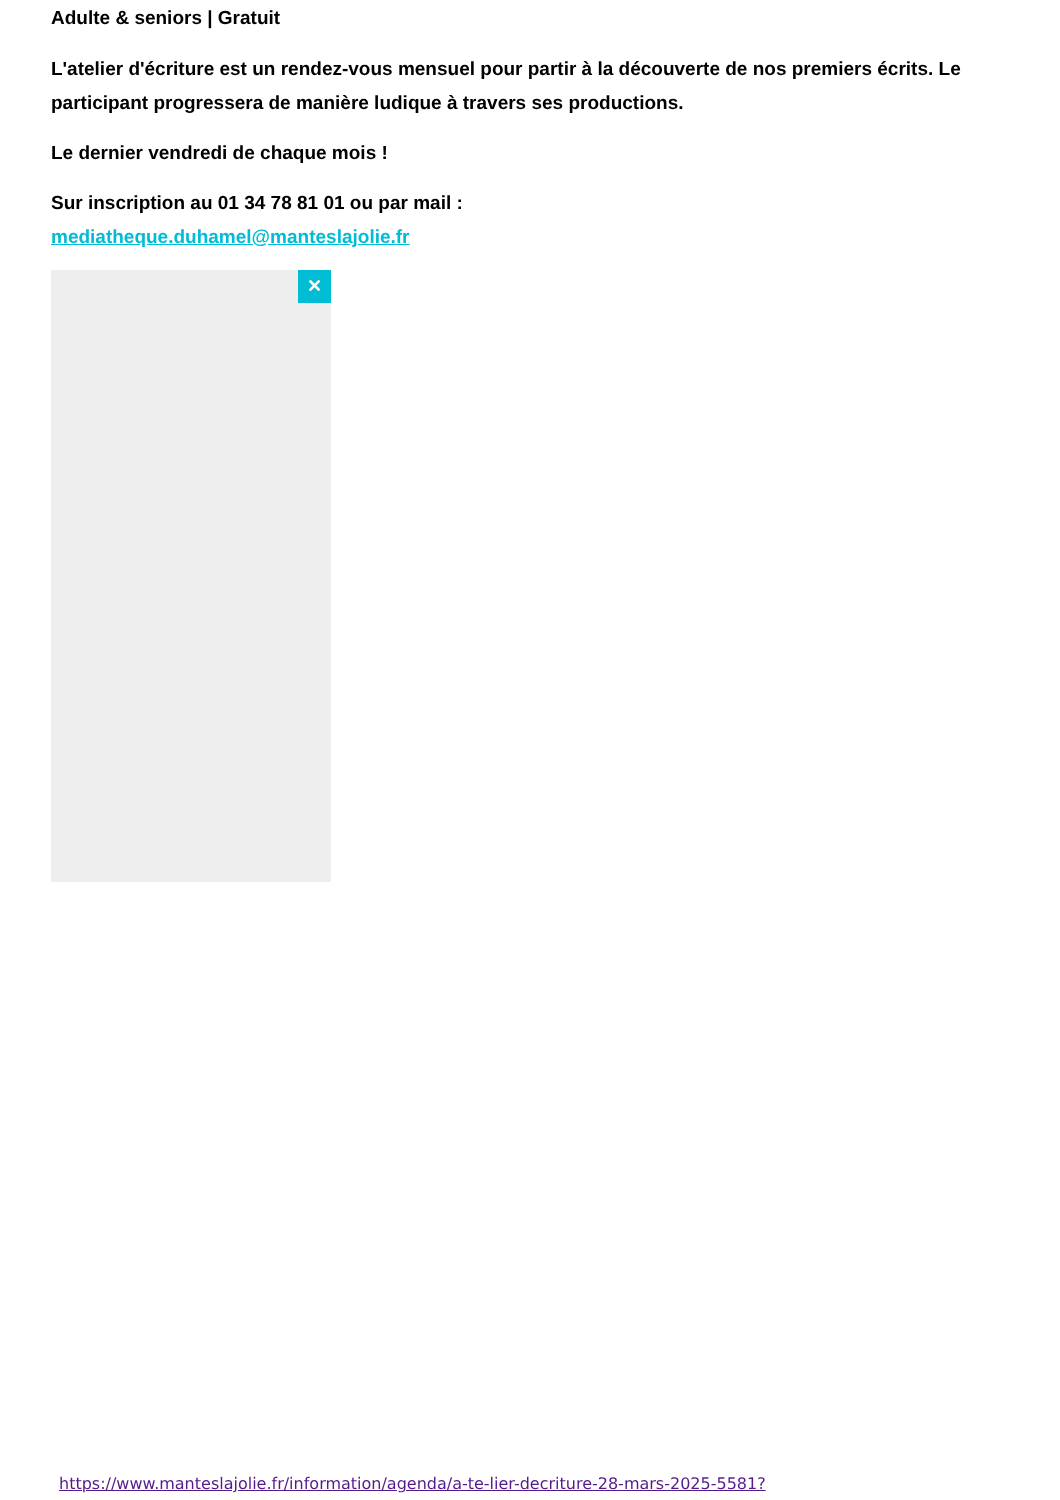Adulte & seniors | Gratuit
L'atelier d'écriture est un rendez-vous mensuel pour partir à la découverte de nos premiers écrits. Le participant progressera de manière ludique à travers ses productions.
Le dernier vendredi de chaque mois !
Sur inscription au 01 34 78 81 01 ou par mail :
mediatheque.duhamel@manteslajolie.fr
✕
https://www.manteslajolie.fr/information/agenda/a-te-lier-decriture-28-mars-2025-5581?